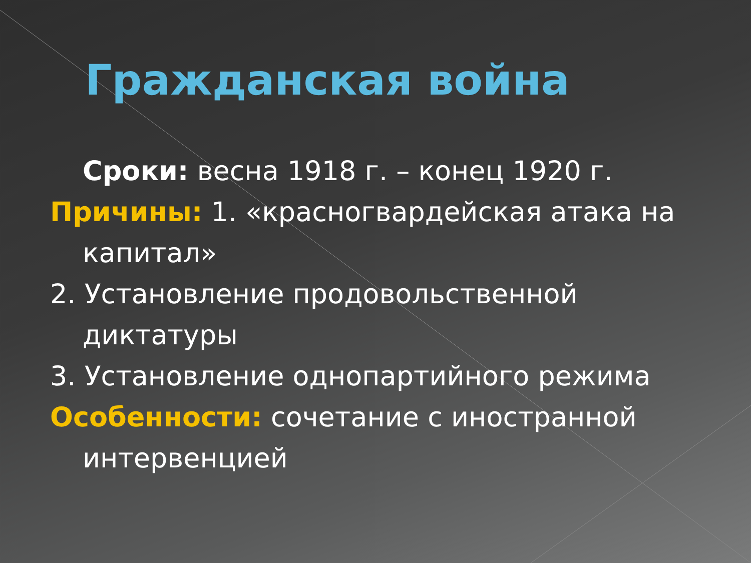Гражданская война
Сроки: весна 1918 г. – конец 1920 г.
Причины: 1. «красногвардейская атака на капитал»
2. Установление продовольственной диктатуры
3. Установление однопартийного режима
Особенности: сочетание с иностранной интервенцией